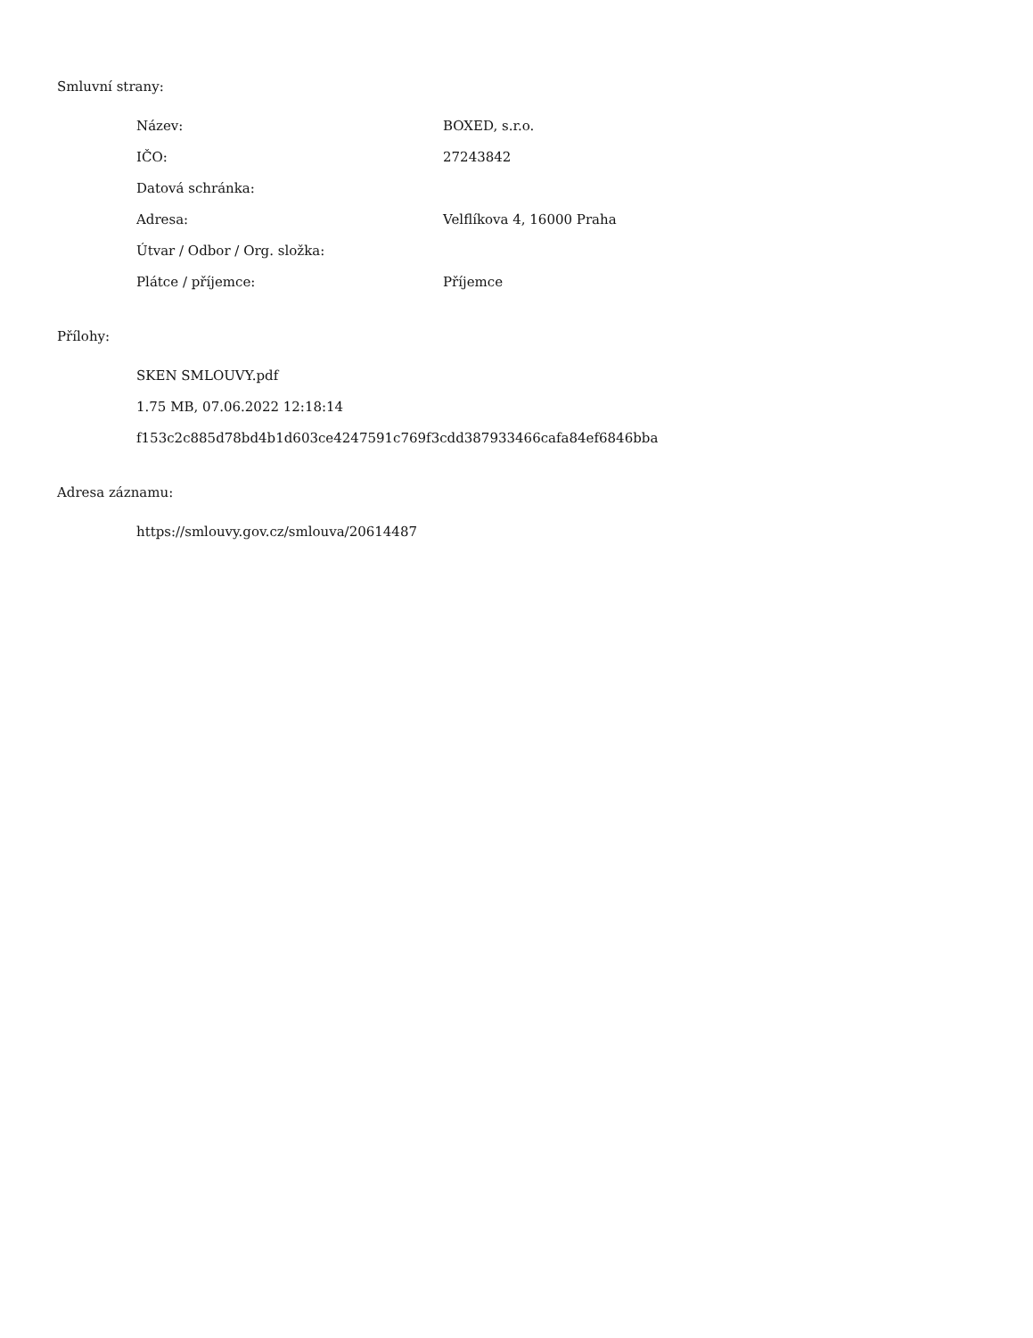Smluvní strany:
| Název: | BOXED, s.r.o. |
| IČO: | 27243842 |
| Datová schránka: | |
| Adresa: | Velflíkova 4, 16000 Praha |
| Útvar / Odbor / Org. složka: | |
| Plátce / příjemce: | Příjemce |
Přílohy:
SKEN SMLOUVY.pdf
1.75 MB, 07.06.2022 12:18:14
f153c2c885d78bd4b1d603ce4247591c769f3cdd387933466cafa84ef6846bba
Adresa záznamu:
https://smlouvy.gov.cz/smlouva/20614487